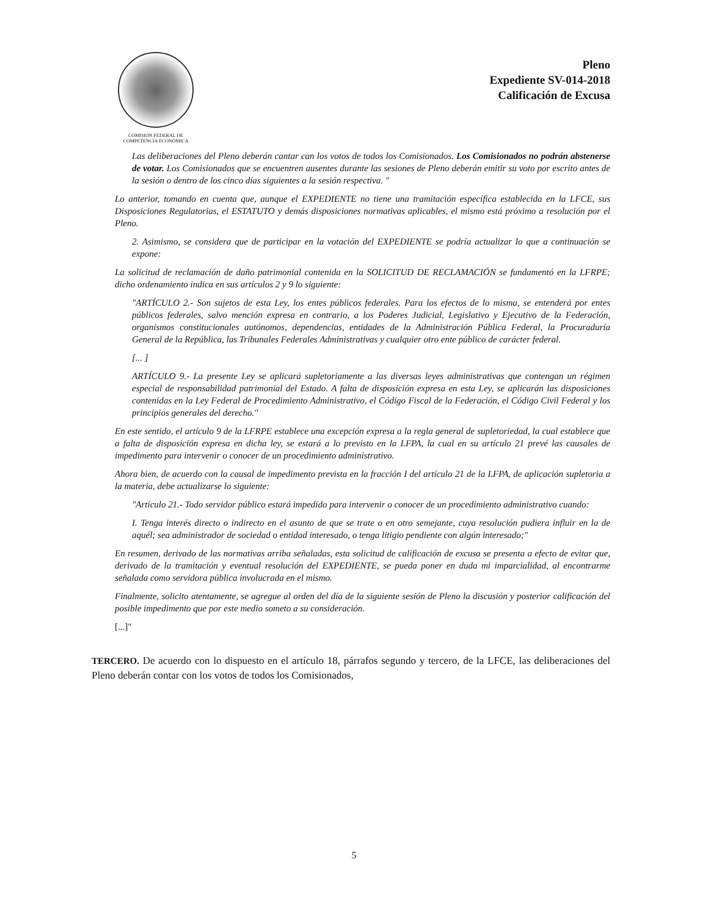COMISION FEDERAL DE
COMPETENCIA ECONÓMICA
Pleno
Expediente SV-014-2018
Calificación de Excusa
Las deliberaciones del Pleno deberán cantar can los votos de todos los Comisionados. Los Comisionados no podrán abstenerse de votar. Los Comisionados que se encuentren ausentes durante las sesiones de Pleno deberán emitir su voto por escrito antes de la sesión o dentro de los cinco días siguientes a la sesión respectiva. "
Lo anterior, tomando en cuenta que, aunque el EXPEDIENTE no tiene una tramitación específica establecida en la LFCE, sus Disposiciones Regulatorias, el ESTATUTO y demás disposiciones normativas aplicables, el mismo está próximo a resolución por el Pleno.
2. Asimismo, se considera que de participar en la votación del EXPEDIENTE se podría actualizar lo que a continuación se expone:
La solicitud de reclamación de daño patrimonial contenida en la SOLICITUD DE RECLAMACIÓN se fundamentó en la LFRPE; dicho ordenamiento indica en sus artículos 2 y 9 lo siguiente:
"ARTÍCULO 2.- Son sujetos de esta Ley, los entes públicos federales. Para los efectos de lo misma, se entenderá por entes públicos federales, salvo mención expresa en contrario, a los Poderes Judicial, Legislativo y Ejecutivo de la Federación, organismos constitucionales autónomos, dependencias, entidades de la Administración Pública Federal, la Procuraduría General de la República, las Tribunales Federales Administrativas y cualquier otro ente público de carácter federal.
[... ]
ARTÍCULO 9.- La presente Ley se aplicará supletoriamente a las diversas leyes administrativas que contengan un régimen especial de responsabilidad patrimonial del Estado. A falta de disposición expresa en esta Ley, se aplicarán las disposiciones contenidas en la Ley Federal de Procedimiento Administrativo, el Código Fiscal de la Federación, el Código Civil Federal y los principios generales del derecho."
En este sentido, el artículo 9 de la LFRPE establece una excepción expresa a la regla general de supletoriedad, la cual establece que a falta de disposición expresa en dicha ley, se estará a lo previsto en la LFPA, la cual en su artículo 21 prevé las causales de impedimento para intervenir o conocer de un procedimiento administrativo.
Ahora bien, de acuerdo con la causal de impedimento prevista en la fracción I del artículo 21 de la LFPA, de aplicación supletoria a la materia, debe actualizarse lo siguiente:
"Artículo 21.- Todo servidor público estará impedido para intervenir o conocer de un procedimiento administrativo cuando:
I. Tenga interés directo o indirecto en el asunto de que se trate o en otro semejante, cuya resolución pudiera influir en la de aquél; sea administrador de sociedad o entidad interesado, o tenga litigio pendiente con algún interesado;"
En resumen, derivado de las normativas arriba señaladas, esta solicitud de calificación de excusa se presenta a efecto de evitar que, derivado de la tramitación y eventual resolución del EXPEDIENTE, se pueda poner en duda mi imparcialidad, al encontrarme señalada como servidora pública involucrada en el mismo.
Finalmente, solicito atentamente, se agregue al orden del día de la siguiente sesión de Pleno la discusión y posterior calificación del posible impedimento que por este medio someto a su consideración.
[...]"
TERCERO. De acuerdo con lo dispuesto en el artículo 18, párrafos segundo y tercero, de la LFCE, las deliberaciones del Pleno deberán contar con los votos de todos los Comisionados,
5